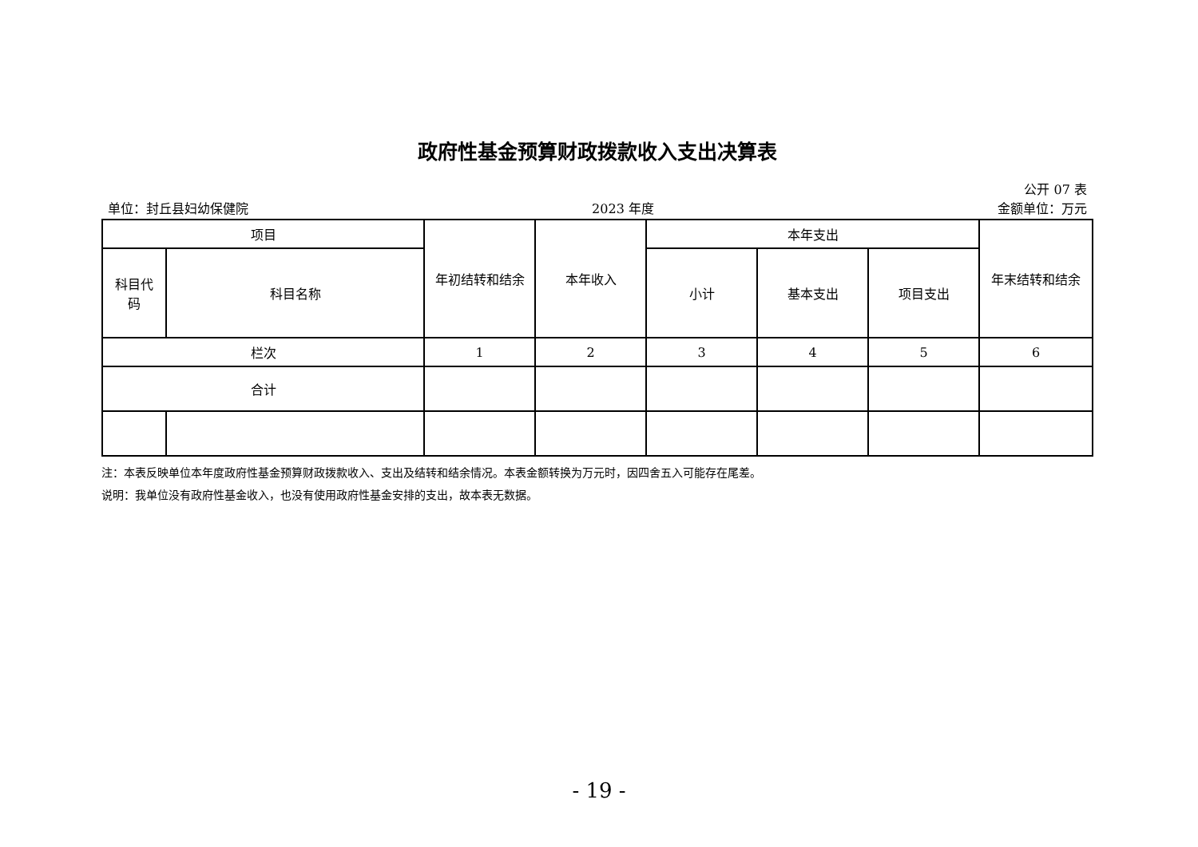政府性基金预算财政拨款收入支出决算表
公开 07 表
单位：封丘县妇幼保健院 2023 年度 金额单位：万元
| 项目 | | 年初结转和结余 | 本年收入 | 本年支出 | | | 年末结转和结余 |
| --- | --- | --- | --- | --- | --- | --- | --- |
| 科目代 码 | 科目名称 | | | 小计 | 基本支出 | 项目支出 | |
| 栏次 | | 1 | 2 | 3 | 4 | 5 | 6 |
| 合计 | | | | | | | |
注：本表反映单位本年度政府性基金预算财政拨款收入、支出及结转和结余情况。本表金额转换为万元时，因四舍五入可能存在尾差。
说明：我单位没有政府性基金收入，也没有使用政府性基金安排的支出，故本表无数据。
- 19 -